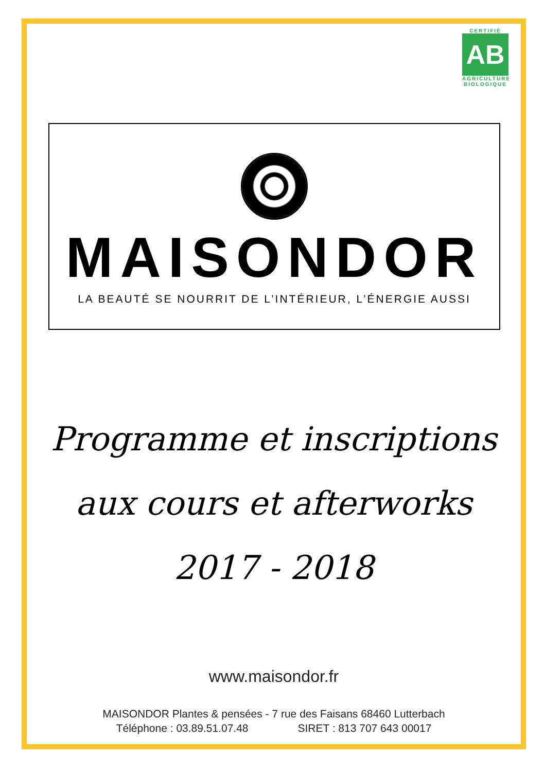CERTIFIÉ
AB
AGRICULTURE
BIOLOGIQUE
MAISONDOR
LA BEAUTÉ SE NOURRIT DE L’INTÉRIEUR, L’ÉNERGIE AUSSI
Programme et inscriptions
aux cours et afterworks
2017 - 2018
www.maisondor.fr
MAISONDOR Plantes & pensées - 7 rue des Faisans 68460 Lutterbach
Téléphone : 03.89.51.07.48 SIRET : 813 707 643 00017